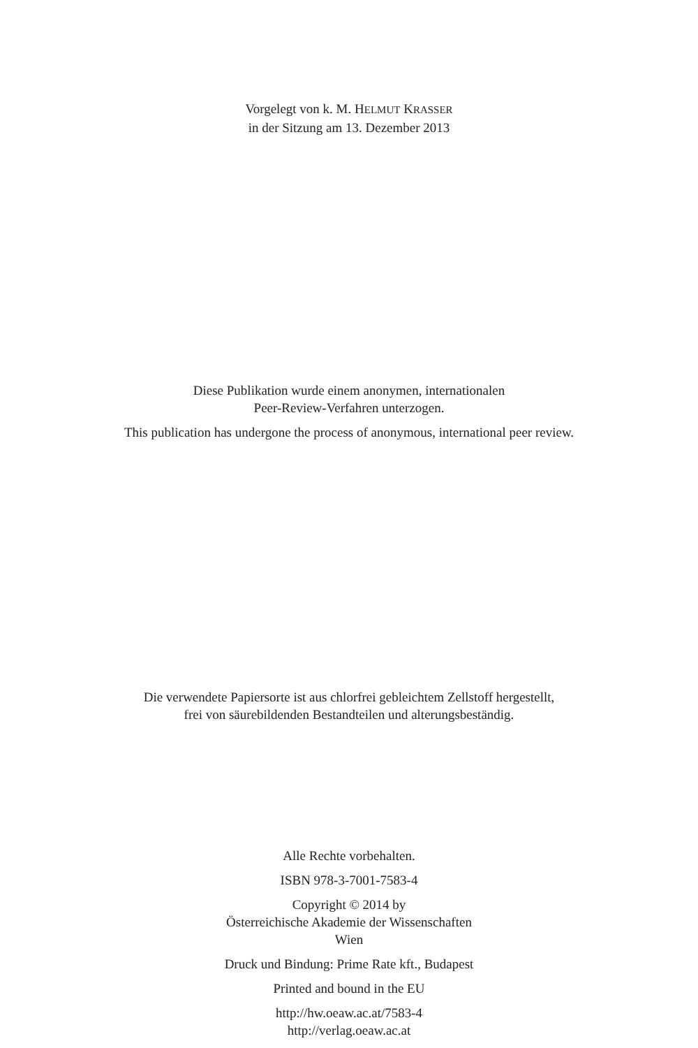Vorgelegt von k. M. HELMUT KRASSER
in der Sitzung am 13. Dezember 2013
Diese Publikation wurde einem anonymen, internationalen
Peer-Review-Verfahren unterzogen.
This publication has undergone the process of anonymous, international peer review.
Die verwendete Papiersorte ist aus chlorfrei gebleichtem Zellstoff hergestellt,
frei von säurebildenden Bestandteilen und alterungsbeständig.
Alle Rechte vorbehalten.
ISBN 978-3-7001-7583-4
Copyright © 2014 by
Österreichische Akademie der Wissenschaften
Wien
Druck und Bindung: Prime Rate kft., Budapest
Printed and bound in the EU
http://hw.oeaw.ac.at/7583-4
http://verlag.oeaw.ac.at